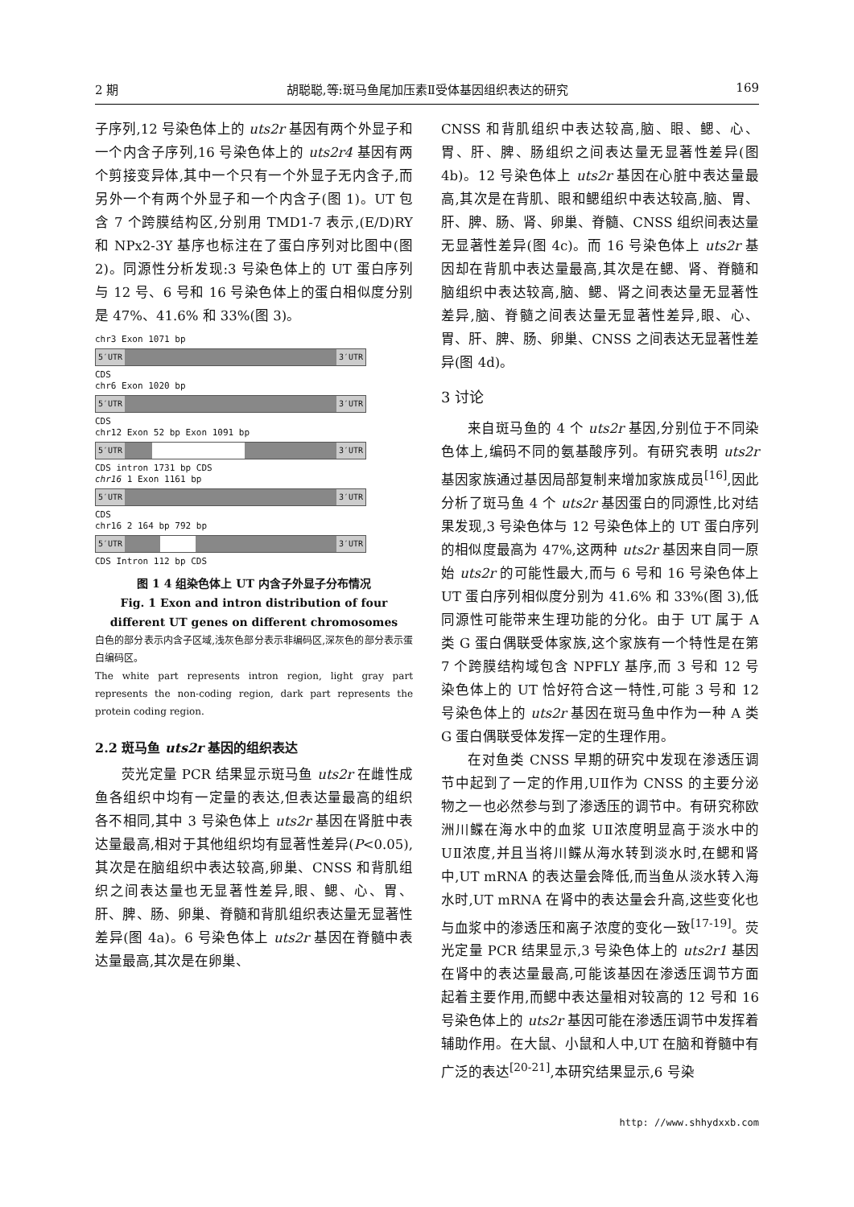2 期 胡聪聪,等:斑马鱼尾加压素Ⅱ受体基因组织表达的研究 169
子序列,12 号染色体上的 uts2r 基因有两个外显子和一个内含子序列,16 号染色体上的 uts2r4 基因有两个剪接变异体,其中一个只有一个外显子无内含子,而另外一个有两个外显子和一个内含子(图 1)。UT 包含 7 个跨膜结构区,分别用 TMD1-7 表示,(E/D)RY 和 NPx2-3Y 基序也标注在了蛋白序列对比图中(图 2)。同源性分析发现:3 号染色体上的 UT 蛋白序列与 12 号、6 号和 16 号染色体上的蛋白相似度分别是 47%、41.6% 和 33%(图 3)。
chr3 Exon 1071 bp
5′UTR 3′UTR
CDS
chr6 Exon 1020 bp
5′UTR 3′UTR
CDS
chr12 Exon 52 bp Exon 1091 bp
5′UTR 3′UTR
CDS intron 1731 bp CDS
chr16 1 Exon 1161 bp
5′UTR 3′UTR
CDS
chr16 2 164 bp 792 bp
5′UTR 3′UTR
CDS Intron 112 bp CDS
图 1 4 组染色体上 UT 内含子外显子分布情况
Fig. 1 Exon and intron distribution of four different UT genes on different chromosomes
白色的部分表示内含子区域,浅灰色部分表示非编码区,深灰色的部分表示蛋白编码区。
The white part represents intron region, light gray part represents the non-coding region, dark part represents the protein coding region.
2.2 斑马鱼 uts2r 基因的组织表达
荧光定量 PCR 结果显示斑马鱼 uts2r 在雌性成鱼各组织中均有一定量的表达,但表达量最高的组织各不相同,其中 3 号染色体上 uts2r 基因在肾脏中表达量最高,相对于其他组织均有显著性差异(P<0.05),其次是在脑组织中表达较高,卵巢、CNSS 和背肌组织之间表达量也无显著性差异,眼、鳃、心、胃、肝、脾、肠、卵巢、脊髓和背肌组织表达量无显著性差异(图 4a)。6 号染色体上 uts2r 基因在脊髓中表达量最高,其次是在卵巢、
CNSS 和背肌组织中表达较高,脑、眼、鳃、心、胃、肝、脾、肠组织之间表达量无显著性差异(图 4b)。12 号染色体上 uts2r 基因在心脏中表达量最高,其次是在背肌、眼和鳃组织中表达较高,脑、胃、肝、脾、肠、肾、卵巢、脊髓、CNSS 组织间表达量无显著性差异(图 4c)。而 16 号染色体上 uts2r 基因却在背肌中表达量最高,其次是在鳃、肾、脊髓和脑组织中表达较高,脑、鳃、肾之间表达量无显著性差异,脑、脊髓之间表达量无显著性差异,眼、心、胃、肝、脾、肠、卵巢、CNSS 之间表达无显著性差异(图 4d)。
3 讨论
来自斑马鱼的 4 个 uts2r 基因,分别位于不同染色体上,编码不同的氨基酸序列。有研究表明 uts2r 基因家族通过基因局部复制来增加家族成员<sup>[16]</sup>,因此分析了斑马鱼 4 个 uts2r 基因蛋白的同源性,比对结果发现,3 号染色体与 12 号染色体上的 UT 蛋白序列的相似度最高为 47%,这两种 uts2r 基因来自同一原始 uts2r 的可能性最大,而与 6 号和 16 号染色体上 UT 蛋白序列相似度分别为 41.6% 和 33%(图 3),低同源性可能带来生理功能的分化。由于 UT 属于 A 类 G 蛋白偶联受体家族,这个家族有一个特性是在第 7 个跨膜结构域包含 NPFLY 基序,而 3 号和 12 号染色体上的 UT 恰好符合这一特性,可能 3 号和 12 号染色体上的 uts2r 基因在斑马鱼中作为一种 A 类 G 蛋白偶联受体发挥一定的生理作用。
在对鱼类 CNSS 早期的研究中发现在渗透压调节中起到了一定的作用,UⅡ作为 CNSS 的主要分泌物之一也必然参与到了渗透压的调节中。有研究称欧洲川鲽在海水中的血浆 UⅡ浓度明显高于淡水中的 UⅡ浓度,并且当将川鲽从海水转到淡水时,在鳃和肾中,UT mRNA 的表达量会降低,而当鱼从淡水转入海水时,UT mRNA 在肾中的表达量会升高,这些变化也与血浆中的渗透压和离子浓度的变化一致<sup>[17-19]</sup>。荧光定量 PCR 结果显示,3 号染色体上的 uts2r1 基因在肾中的表达量最高,可能该基因在渗透压调节方面起着主要作用,而鳃中表达量相对较高的 12 号和 16 号染色体上的 uts2r 基因可能在渗透压调节中发挥着辅助作用。在大鼠、小鼠和人中,UT 在脑和脊髓中有广泛的表达<sup>[20-21]</sup>,本研究结果显示,6 号染
http: //www.shhydxxb.com